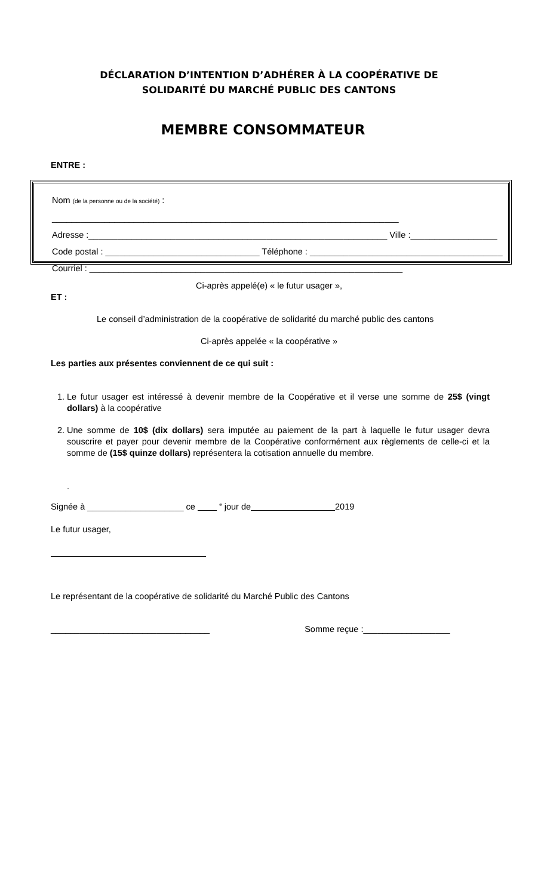DÉCLARATION D’INTENTION D’ADHÉRER À LA COOPÉRATIVE DE
SOLIDARITÉ DU MARCHÉ PUBLIC DES CANTONS
MEMBRE CONSOMMATEUR
ENTRE :
Nom (de la personne ou de la société) : ________________________________________________________________________
Adresse :______________________________________________________________ Ville :__________________
Code postal : ________________________________ Téléphone : ________________________________________
Courriel : _________________________________________________________________
Ci-après appelé(e) « le futur usager »,
ET :
Le conseil d’administration de la coopérative de solidarité du marché public des cantons
Ci-après appelée « la coopérative »
Les parties aux présentes conviennent de ce qui suit :
1. Le futur usager est intéressé à devenir membre de la Coopérative et il verse une somme de 25$ (vingt dollars) à la coopérative
2. Une somme de 10$ (dix dollars) sera imputée au paiement de la part à laquelle le futur usager devra souscrire et payer pour devenir membre de la Coopérative conformément aux règlements de celle-ci et la somme de (15$ quinze dollars) représentera la cotisation annuelle du membre.
.
Signée à ____________________ ce <sup>e</sup> jour de 2019
Le futur usager,
Le représentant de la coopérative de solidarité du Marché Public des Cantons
_________________________________ Somme reçue :__________________